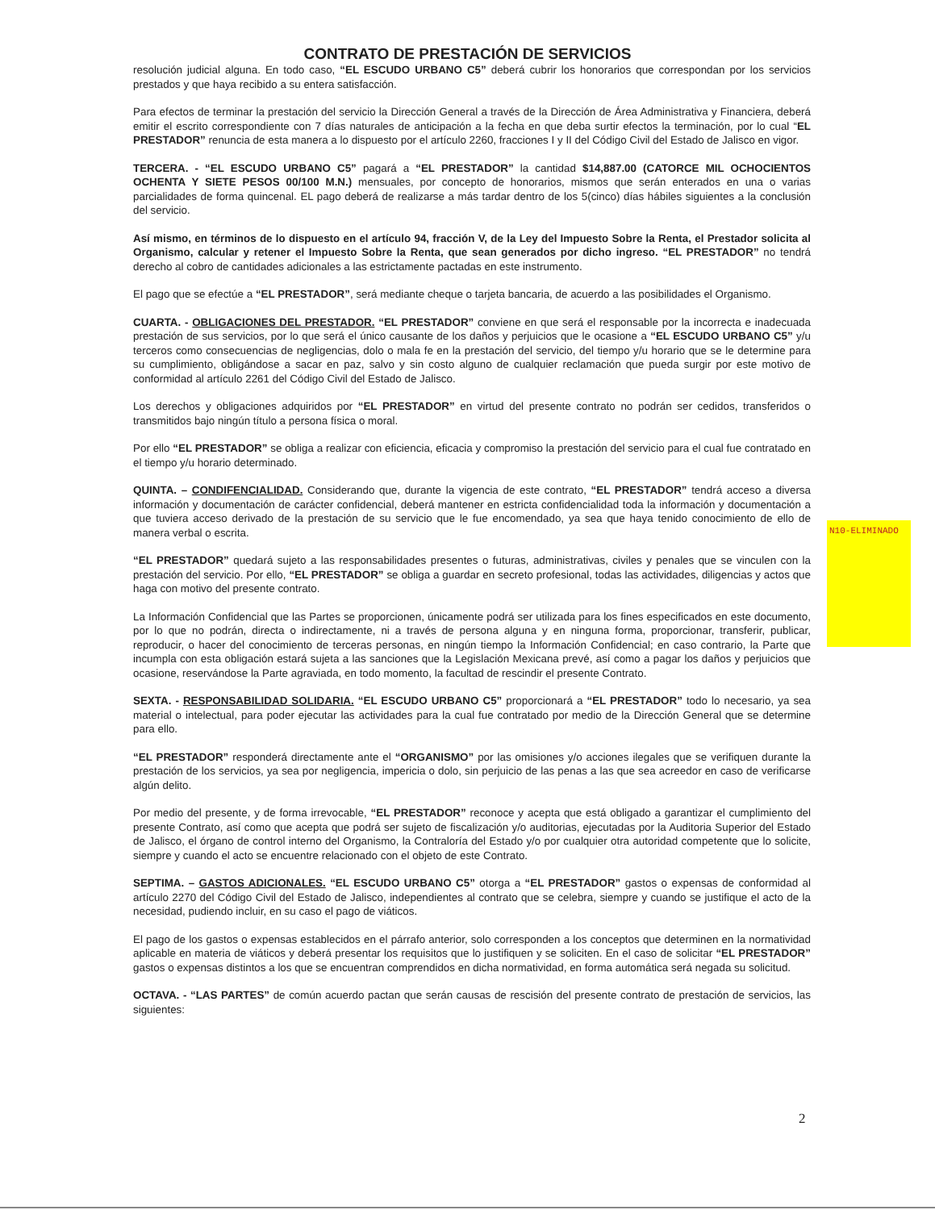CONTRATO DE PRESTACIÓN DE SERVICIOS
resolución judicial alguna. En todo caso, “EL ESCUDO URBANO C5” deberá cubrir los honorarios que correspondan por los servicios prestados y que haya recibido a su entera satisfacción.
Para efectos de terminar la prestación del servicio la Dirección General a través de la Dirección de Área Administrativa y Financiera, deberá emitir el escrito correspondiente con 7 días naturales de anticipación a la fecha en que deba surtir efectos la terminación, por lo cual “EL PRESTADOR” renuncia de esta manera a lo dispuesto por el artículo 2260, fracciones I y II del Código Civil del Estado de Jalisco en vigor.
TERCERA. - “EL ESCUDO URBANO C5” pagará a “EL PRESTADOR” la cantidad $14,887.00 (CATORCE MIL OCHOCIENTOS OCHENTA Y SIETE PESOS 00/100 M.N.) mensuales, por concepto de honorarios, mismos que serán enterados en una o varias parcialidades de forma quincenal. EL pago deberá de realizarse a más tardar dentro de los 5(cinco) días hábiles siguientes a la conclusión del servicio.
Así mismo, en términos de lo dispuesto en el artículo 94, fracción V, de la Ley del Impuesto Sobre la Renta, el Prestador solicita al Organismo, calcular y retener el Impuesto Sobre la Renta, que sean generados por dicho ingreso. “EL PRESTADOR” no tendrá derecho al cobro de cantidades adicionales a las estrictamente pactadas en este instrumento.
El pago que se efectúe a “EL PRESTADOR”, será mediante cheque o tarjeta bancaria, de acuerdo a las posibilidades el Organismo.
CUARTA. - OBLIGACIONES DEL PRESTADOR. “EL PRESTADOR” conviene en que será el responsable por la incorrecta e inadecuada prestación de sus servicios, por lo que será el único causante de los daños y perjuicios que le ocasione a “EL ESCUDO URBANO C5” y/u terceros como consecuencias de negligencias, dolo o mala fe en la prestación del servicio, del tiempo y/u horario que se le determine para su cumplimiento, obligándose a sacar en paz, salvo y sin costo alguno de cualquier reclamación que pueda surgir por este motivo de conformidad al artículo 2261 del Código Civil del Estado de Jalisco.
Los derechos y obligaciones adquiridos por “EL PRESTADOR” en virtud del presente contrato no podrán ser cedidos, transferidos o transmitidos bajo ningún título a persona física o moral.
Por ello “EL PRESTADOR” se obliga a realizar con eficiencia, eficacia y compromiso la prestación del servicio para el cual fue contratado en el tiempo y/u horario determinado.
QUINTA. – CONDIFENCIALIDAD. Considerando que, durante la vigencia de este contrato, “EL PRESTADOR” tendrá acceso a diversa información y documentación de carácter confidencial, deberá mantener en estricta confidencialidad toda la información y documentación a que tuviera acceso derivado de la prestación de su servicio que le fue encomendado, ya sea que haya tenido conocimiento de ello de manera verbal o escrita.
“EL PRESTADOR” quedará sujeto a las responsabilidades presentes o futuras, administrativas, civiles y penales que se vinculen con la prestación del servicio. Por ello, “EL PRESTADOR” se obliga a guardar en secreto profesional, todas las actividades, diligencias y actos que haga con motivo del presente contrato.
La Información Confidencial que las Partes se proporcionen, únicamente podrá ser utilizada para los fines especificados en este documento, por lo que no podrán, directa o indirectamente, ni a través de persona alguna y en ninguna forma, proporcionar, transferir, publicar, reproducir, o hacer del conocimiento de terceras personas, en ningún tiempo la Información Confidencial; en caso contrario, la Parte que incumpla con esta obligación estará sujeta a las sanciones que la Legislación Mexicana prevé, así como a pagar los daños y perjuicios que ocasione, reservándose la Parte agraviada, en todo momento, la facultad de rescindir el presente Contrato.
SEXTA. - RESPONSABILIDAD SOLIDARIA. “EL ESCUDO URBANO C5” proporcionará a “EL PRESTADOR” todo lo necesario, ya sea material o intelectual, para poder ejecutar las actividades para la cual fue contratado por medio de la Dirección General que se determine para ello.
“EL PRESTADOR” responderá directamente ante el “ORGANISMO” por las omisiones y/o acciones ilegales que se verifiquen durante la prestación de los servicios, ya sea por negligencia, impericia o dolo, sin perjuicio de las penas a las que sea acreedor en caso de verificarse algún delito.
Por medio del presente, y de forma irrevocable, “EL PRESTADOR” reconoce y acepta que está obligado a garantizar el cumplimiento del presente Contrato, así como que acepta que podrá ser sujeto de fiscalización y/o auditorias, ejecutadas por la Auditoria Superior del Estado de Jalisco, el órgano de control interno del Organismo, la Contraloría del Estado y/o por cualquier otra autoridad competente que lo solicite, siempre y cuando el acto se encuentre relacionado con el objeto de este Contrato.
SEPTIMA. – GASTOS ADICIONALES. “EL ESCUDO URBANO C5” otorga a “EL PRESTADOR” gastos o expensas de conformidad al artículo 2270 del Código Civil del Estado de Jalisco, independientes al contrato que se celebra, siempre y cuando se justifique el acto de la necesidad, pudiendo incluir, en su caso el pago de viáticos.
El pago de los gastos o expensas establecidos en el párrafo anterior, solo corresponden a los conceptos que determinen en la normatividad aplicable en materia de viáticos y deberá presentar los requisitos que lo justifiquen y se soliciten. En el caso de solicitar “EL PRESTADOR” gastos o expensas distintos a los que se encuentran comprendidos en dicha normatividad, en forma automática será negada su solicitud.
OCTAVA. - “LAS PARTES” de común acuerdo pactan que serán causas de rescisión del presente contrato de prestación de servicios, las siguientes:
N10-ELIMINADO
2